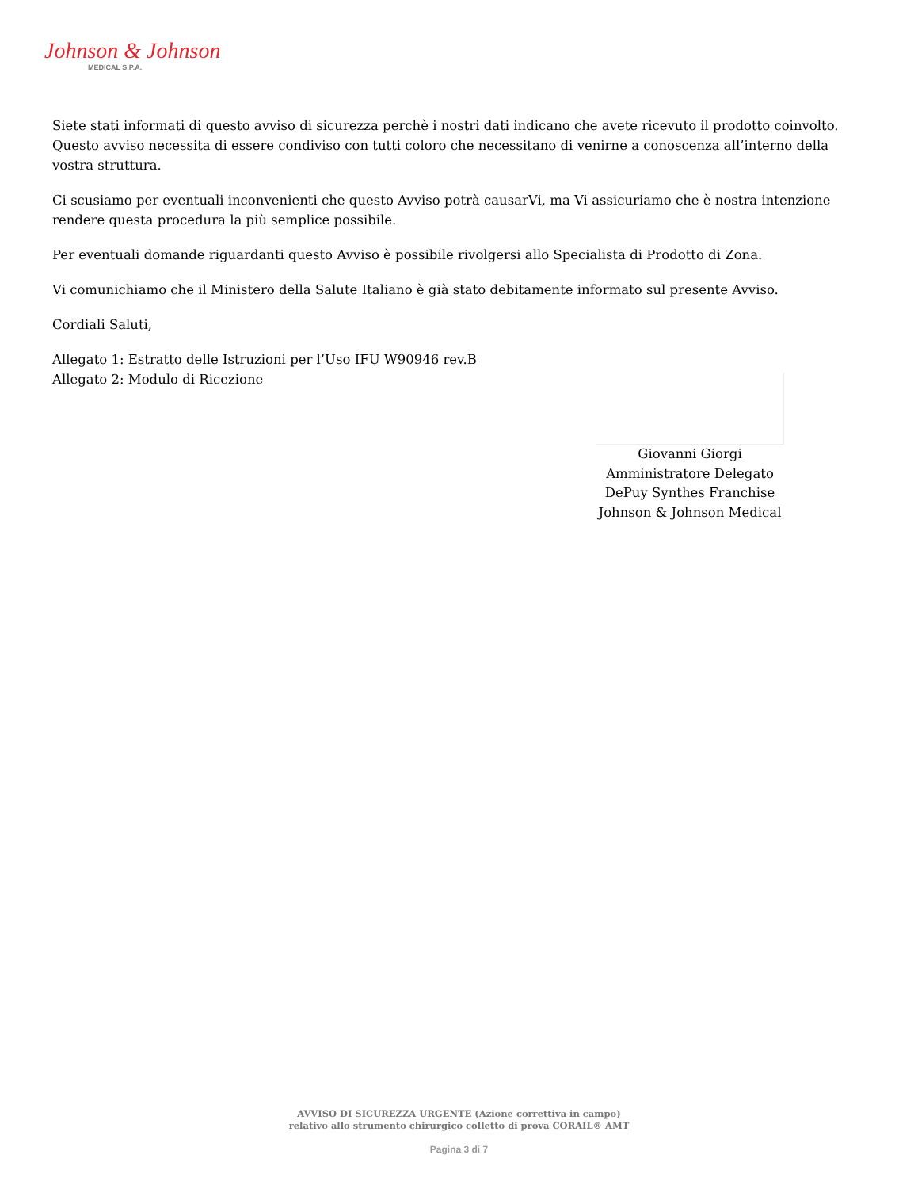Johnson & Johnson
MEDICAL S.P.A.
Siete stati informati di questo avviso di sicurezza perchè i nostri dati indicano che avete ricevuto il prodotto coinvolto. Questo avviso necessita di essere condiviso con tutti coloro che necessitano di venirne a conoscenza all’interno della vostra struttura.
Ci scusiamo per eventuali inconvenienti che questo Avviso potrà causarVi, ma Vi assicuriamo che è nostra intenzione rendere questa procedura la più semplice possibile.
Per eventuali domande riguardanti questo Avviso è possibile rivolgersi allo Specialista di Prodotto di Zona.
Vi comunichiamo che il Ministero della Salute Italiano è già stato debitamente informato sul presente Avviso.
Cordiali Saluti,
Allegato 1: Estratto delle Istruzioni per l’Uso IFU W90946 rev.B
Allegato 2: Modulo di Ricezione
Giovanni Giorgi
Amministratore Delegato
DePuy Synthes Franchise
Johnson & Johnson Medical
AVVISO DI SICUREZZA URGENTE (Azione correttiva in campo)
relativo allo strumento chirurgico colletto di prova CORAIL® AMT
Pagina 3 di 7